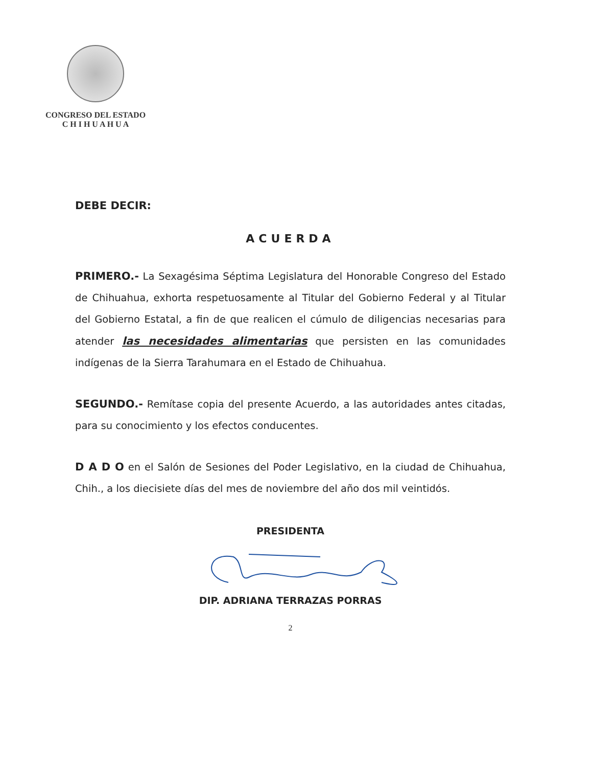CONGRESO DEL ESTADO
C H I H U A H U A
DEBE DECIR:
ACUERDA
PRIMERO.- La Sexagésima Séptima Legislatura del Honorable Congreso del Estado de Chihuahua, exhorta respetuosamente al Titular del Gobierno Federal y al Titular del Gobierno Estatal, a fin de que realicen el cúmulo de diligencias necesarias para atender las necesidades alimentarias que persisten en las comunidades indígenas de la Sierra Tarahumara en el Estado de Chihuahua.
SEGUNDO.- Remítase copia del presente Acuerdo, a las autoridades antes citadas, para su conocimiento y los efectos conducentes.
D A D O en el Salón de Sesiones del Poder Legislativo, en la ciudad de Chihuahua, Chih., a los diecisiete días del mes de noviembre del año dos mil veintidós.
PRESIDENTA
DIP. ADRIANA TERRAZAS PORRAS
2